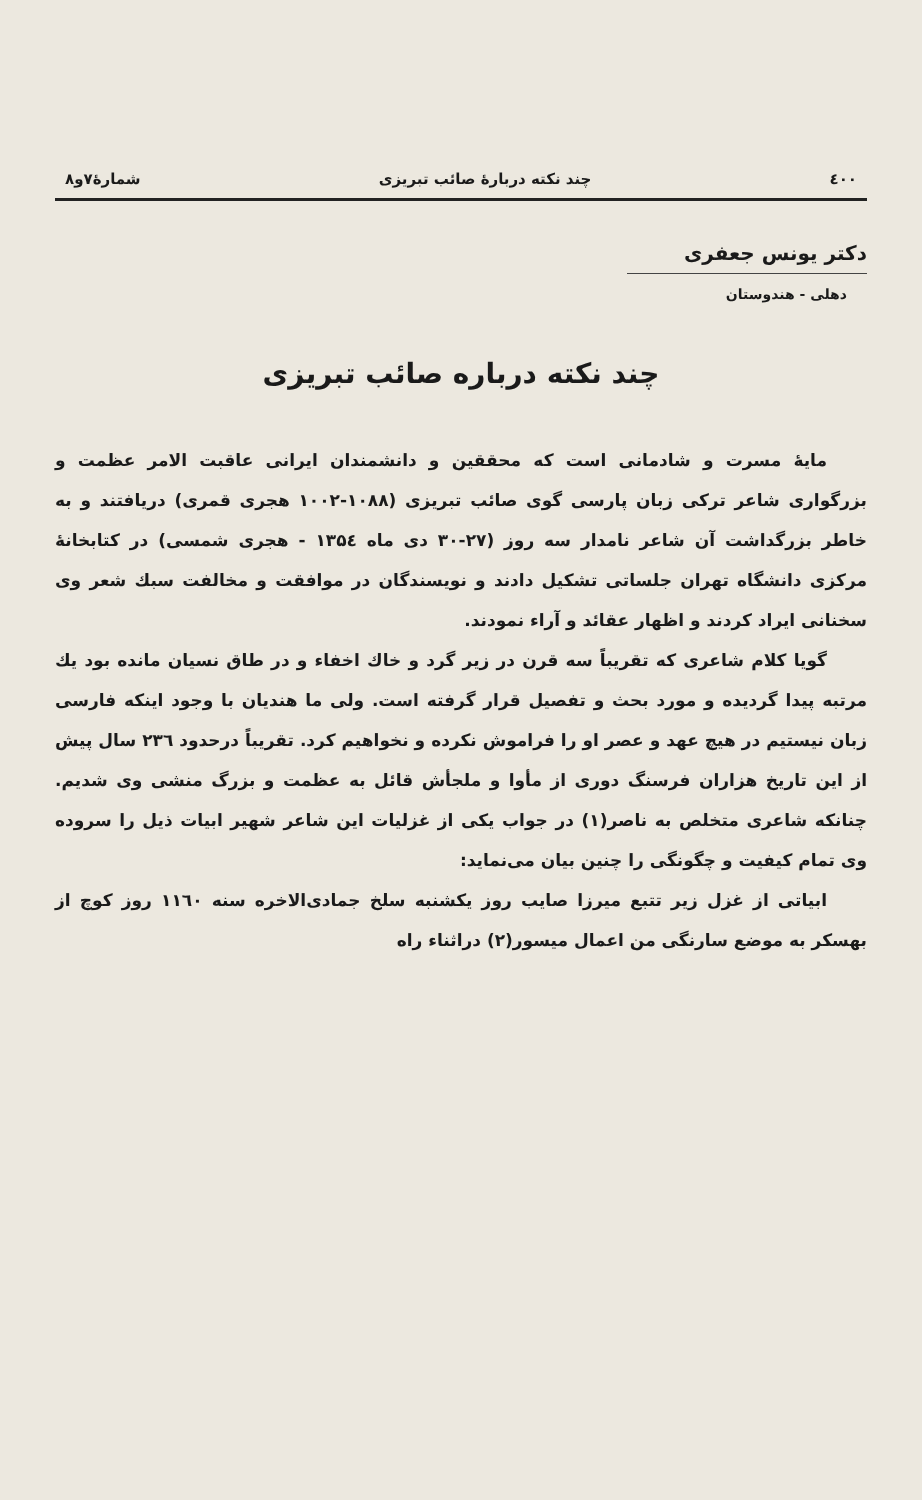٤٠٠ چند نکته دربارهٔ صائب تبریزی شمارهٔ۷و۸
دکتر یونس جعفری
دهلی - هندوستان
چند نکته درباره صائب تبریزی
مایهٔ مسرت و شادمانی است که محققین و دانشمندان ایرانی عاقبت الامر عظمت و بزرگواری شاعر ترکی زبان پارسی گوی صائب تبریزی (۱۰۸۸-۱۰۰۲ هجری قمری) دریافتند و به خاطر بزرگداشت آن شاعر نامدار سه روز (۲۷-۳۰ دی ماه ۱۳۵٤ - هجری شمسی) در کتابخانهٔ مرکزی دانشگاه تهران جلساتی تشکیل دادند و نویسندگان در موافقت و مخالفت سبك شعر وی سخنانی ایراد کردند و اظهار عقائد و آراء نمودند.
گویا کلام شاعری که تقریباً سه قرن در زیر گرد و خاك اخفاء و در طاق نسیان مانده بود یك مرتبه پیدا گردیده و مورد بحث و تفصیل قرار گرفته است. ولی ما هندیان با وجود اینکه فارسی زبان نیستیم در هیچ عهد و عصر او را فراموش نکرده و نخواهیم کرد. تقریباً درحدود ۲۳٦ سال پیش از این تاریخ هزاران فرسنگ دوری از مأوا و ملجأش قائل به عظمت و بزرگ منشی وی شدیم. چنانکه شاعری متخلص به ناصر(۱) در جواب یکی از غزلیات این شاعر شهیر ابیات ذیل را سروده وی تمام کیفیت و چگونگی را چنین بیان می‌نماید:
ابیاتی از غزل زیر تتبع میرزا صایب روز یکشنبه سلخ جمادی‌الاخره سنه ۱۱٦۰ روز کوچ از بهسکر به موضع سارنگی من اعمال میسور(۲) دراثناء راه